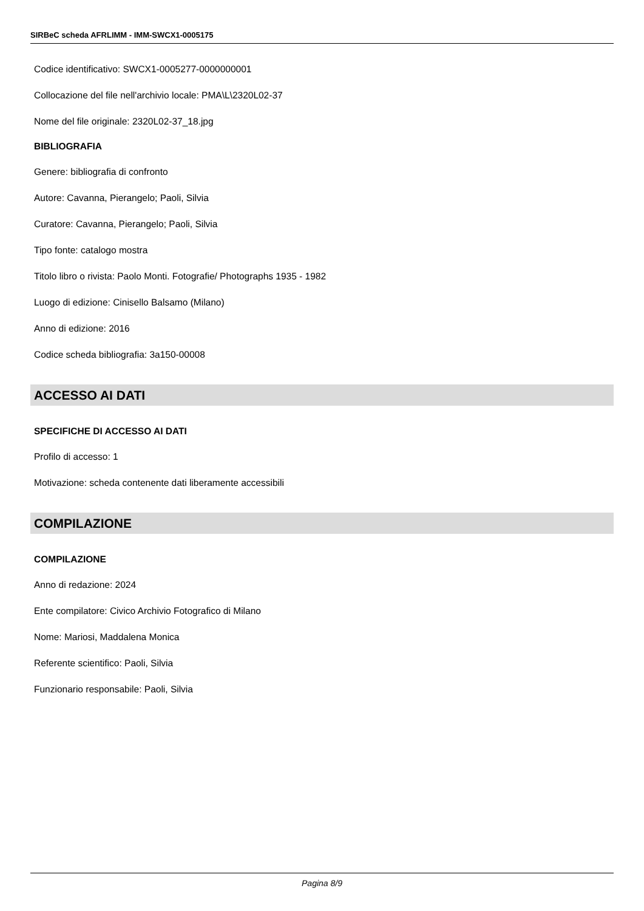SIRBeC scheda AFRLIMM - IMM-SWCX1-0005175
Codice identificativo: SWCX1-0005277-0000000001
Collocazione del file nell'archivio locale: PMA\L\2320L02-37
Nome del file originale: 2320L02-37_18.jpg
BIBLIOGRAFIA
Genere: bibliografia di confronto
Autore: Cavanna, Pierangelo; Paoli, Silvia
Curatore: Cavanna, Pierangelo; Paoli, Silvia
Tipo fonte: catalogo mostra
Titolo libro o rivista: Paolo Monti. Fotografie/ Photographs 1935 - 1982
Luogo di edizione: Cinisello Balsamo (Milano)
Anno di edizione: 2016
Codice scheda bibliografia: 3a150-00008
ACCESSO AI DATI
SPECIFICHE DI ACCESSO AI DATI
Profilo di accesso: 1
Motivazione: scheda contenente dati liberamente accessibili
COMPILAZIONE
COMPILAZIONE
Anno di redazione: 2024
Ente compilatore: Civico Archivio Fotografico di Milano
Nome: Mariosi, Maddalena Monica
Referente scientifico: Paoli, Silvia
Funzionario responsabile: Paoli, Silvia
Pagina 8/9